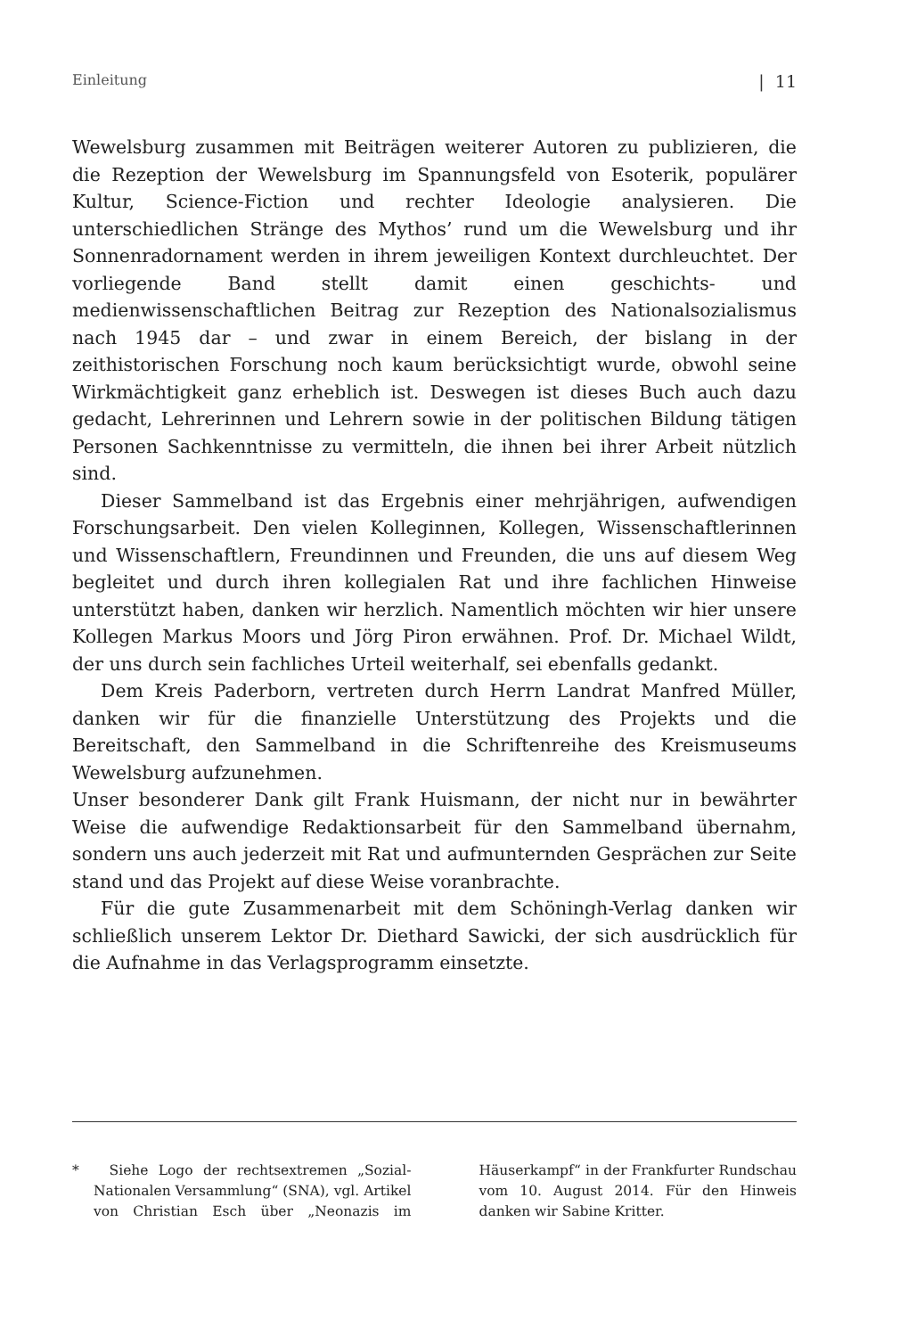Einleitung | 11
Wewelsburg zusammen mit Beiträgen weiterer Autoren zu publizieren, die die Rezeption der Wewelsburg im Spannungsfeld von Esoterik, populärer Kultur, Science-Fiction und rechter Ideologie analysieren. Die unterschiedlichen Stränge des Mythos’ rund um die Wewelsburg und ihr Sonnenradornament werden in ihrem jeweiligen Kontext durchleuchtet. Der vorliegende Band stellt damit einen geschichts- und medienwissenschaftlichen Beitrag zur Rezeption des Nationalsozialismus nach 1945 dar – und zwar in einem Bereich, der bislang in der zeithistorischen Forschung noch kaum berücksichtigt wurde, obwohl seine Wirkmächtigkeit ganz erheblich ist. Deswegen ist dieses Buch auch dazu gedacht, Lehrerinnen und Lehrern sowie in der politischen Bildung tätigen Personen Sachkenntnisse zu vermitteln, die ihnen bei ihrer Arbeit nützlich sind.
Dieser Sammelband ist das Ergebnis einer mehrjährigen, aufwendigen Forschungsarbeit. Den vielen Kolleginnen, Kollegen, Wissenschaftlerinnen und Wissenschaftlern, Freundinnen und Freunden, die uns auf diesem Weg begleitet und durch ihren kollegialen Rat und ihre fachlichen Hinweise unterstützt haben, danken wir herzlich. Namentlich möchten wir hier unsere Kollegen Markus Moors und Jörg Piron erwähnen. Prof. Dr. Michael Wildt, der uns durch sein fachliches Urteil weiterhalf, sei ebenfalls gedankt.
Dem Kreis Paderborn, vertreten durch Herrn Landrat Manfred Müller, danken wir für die finanzielle Unterstützung des Projekts und die Bereitschaft, den Sammelband in die Schriftenreihe des Kreismuseums Wewelsburg aufzunehmen.
Unser besonderer Dank gilt Frank Huismann, der nicht nur in bewährter Weise die aufwendige Redaktionsarbeit für den Sammelband übernahm, sondern uns auch jederzeit mit Rat und aufmunternden Gesprächen zur Seite stand und das Projekt auf diese Weise voranbrachte.
Für die gute Zusammenarbeit mit dem Schöningh-Verlag danken wir schließlich unserem Lektor Dr. Diethard Sawicki, der sich ausdrücklich für die Aufnahme in das Verlagsprogramm einsetzte.
* Siehe Logo der rechtsextremen „Sozial-Nationalen Versammlung“ (SNA), vgl. Artikel von Christian Esch über „Neonazis im Häuserkampf“ in der Frankfurter Rundschau vom 10. August 2014. Für den Hinweis danken wir Sabine Kritter.